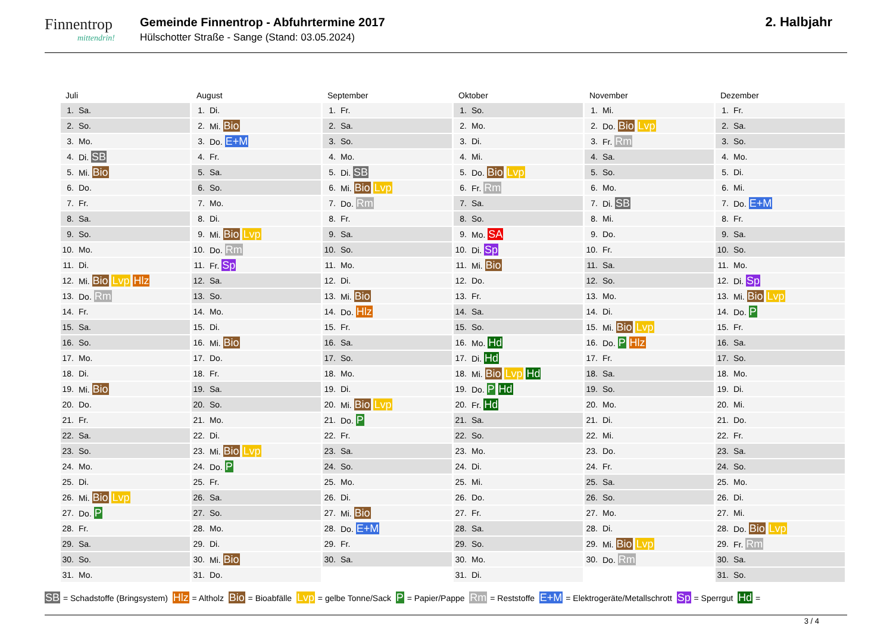Finnentrop
mittendrin!
Gemeinde Finnentrop - Abfuhrtermine 2017
Hülschotter Straße - Sange (Stand: 03.05.2024)
2. Halbjahr
Juli
| 1. | Sa. |
| 2. | So. |
| 3. | Mo. |
| 4. | Di. SB |
| 5. | Mi. Bio |
| 6. | Do. |
| 7. | Fr. |
| 8. | Sa. |
| 9. | So. |
| 10. | Mo. |
| 11. | Di. |
| 12. | Mi. Bio Lvp Hlz |
| 13. | Do. Rm |
| 14. | Fr. |
| 15. | Sa. |
| 16. | So. |
| 17. | Mo. |
| 18. | Di. |
| 19. | Mi. Bio |
| 20. | Do. |
| 21. | Fr. |
| 22. | Sa. |
| 23. | So. |
| 24. | Mo. |
| 25. | Di. |
| 26. | Mi. Bio Lvp |
| 27. | Do. P |
| 28. | Fr. |
| 29. | Sa. |
| 30. | So. |
| 31. | Mo. |
August
| 1. | Di. |
| 2. | Mi. Bio |
| 3. | Do. E+M |
| 4. | Fr. |
| 5. | Sa. |
| 6. | So. |
| 7. | Mo. |
| 8. | Di. |
| 9. | Mi. Bio Lvp |
| 10. | Do. Rm |
| 11. | Fr. Sp |
| 12. | Sa. |
| 13. | So. |
| 14. | Mo. |
| 15. | Di. |
| 16. | Mi. Bio |
| 17. | Do. |
| 18. | Fr. |
| 19. | Sa. |
| 20. | So. |
| 21. | Mo. |
| 22. | Di. |
| 23. | Mi. Bio Lvp |
| 24. | Do. P |
| 25. | Fr. |
| 26. | Sa. |
| 27. | So. |
| 28. | Mo. |
| 29. | Di. |
| 30. | Mi. Bio |
| 31. | Do. |
September
| 1. | Fr. |
| 2. | Sa. |
| 3. | So. |
| 4. | Mo. |
| 5. | Di. SB |
| 6. | Mi. Bio Lvp |
| 7. | Do. Rm |
| 8. | Fr. |
| 9. | Sa. |
| 10. | So. |
| 11. | Mo. |
| 12. | Di. |
| 13. | Mi. Bio |
| 14. | Do. Hlz |
| 15. | Fr. |
| 16. | Sa. |
| 17. | So. |
| 18. | Mo. |
| 19. | Di. |
| 20. | Mi. Bio Lvp |
| 21. | Do. P |
| 22. | Fr. |
| 23. | Sa. |
| 24. | So. |
| 25. | Mo. |
| 26. | Di. |
| 27. | Mi. Bio |
| 28. | Do. E+M |
| 29. | Fr. |
| 30. | Sa. |
Oktober
| 1. | So. |
| 2. | Mo. |
| 3. | Di. |
| 4. | Mi. |
| 5. | Do. Bio Lvp |
| 6. | Fr. Rm |
| 7. | Sa. |
| 8. | So. |
| 9. | Mo. SA |
| 10. | Di. Sp |
| 11. | Mi. Bio |
| 12. | Do. |
| 13. | Fr. |
| 14. | Sa. |
| 15. | So. |
| 16. | Mo. Hd |
| 17. | Di. Hd |
| 18. | Mi. Bio Lvp Hd |
| 19. | Do. P Hd |
| 20. | Fr. Hd |
| 21. | Sa. |
| 22. | So. |
| 23. | Mo. |
| 24. | Di. |
| 25. | Mi. |
| 26. | Do. |
| 27. | Fr. |
| 28. | Sa. |
| 29. | So. |
| 30. | Mo. |
| 31. | Di. |
November
| 1. | Mi. |
| 2. | Do. Bio Lvp |
| 3. | Fr. Rm |
| 4. | Sa. |
| 5. | So. |
| 6. | Mo. |
| 7. | Di. SB |
| 8. | Mi. |
| 9. | Do. |
| 10. | Fr. |
| 11. | Sa. |
| 12. | So. |
| 13. | Mo. |
| 14. | Di. |
| 15. | Mi. Bio Lvp |
| 16. | Do. P Hlz |
| 17. | Fr. |
| 18. | Sa. |
| 19. | So. |
| 20. | Mo. |
| 21. | Di. |
| 22. | Mi. |
| 23. | Do. |
| 24. | Fr. |
| 25. | Sa. |
| 26. | So. |
| 27. | Mo. |
| 28. | Di. |
| 29. | Mi. Bio Lvp |
| 30. | Do. Rm |
Dezember
| 1. | Fr. |
| 2. | Sa. |
| 3. | So. |
| 4. | Mo. |
| 5. | Di. |
| 6. | Mi. |
| 7. | Do. E+M |
| 8. | Fr. |
| 9. | Sa. |
| 10. | So. |
| 11. | Mo. |
| 12. | Di. Sp |
| 13. | Mi. Bio Lvp |
| 14. | Do. P |
| 15. | Fr. |
| 16. | Sa. |
| 17. | So. |
| 18. | Mo. |
| 19. | Di. |
| 20. | Mi. |
| 21. | Do. |
| 22. | Fr. |
| 23. | Sa. |
| 24. | So. |
| 25. | Mo. |
| 26. | Di. |
| 27. | Mi. |
| 28. | Do. Bio Lvp |
| 29. | Fr. Rm |
| 30. | Sa. |
| 31. | So. |
SB = Schadstoffe (Bringsystem) Hlz = Altholz Bio = Bioabfälle Lvp = gelbe Tonne/Sack P = Papier/Pappe Rm = Reststoffe E+M = Elektrogeräte/Metallschrott Sp = Sperrgut Hd =
3 / 4